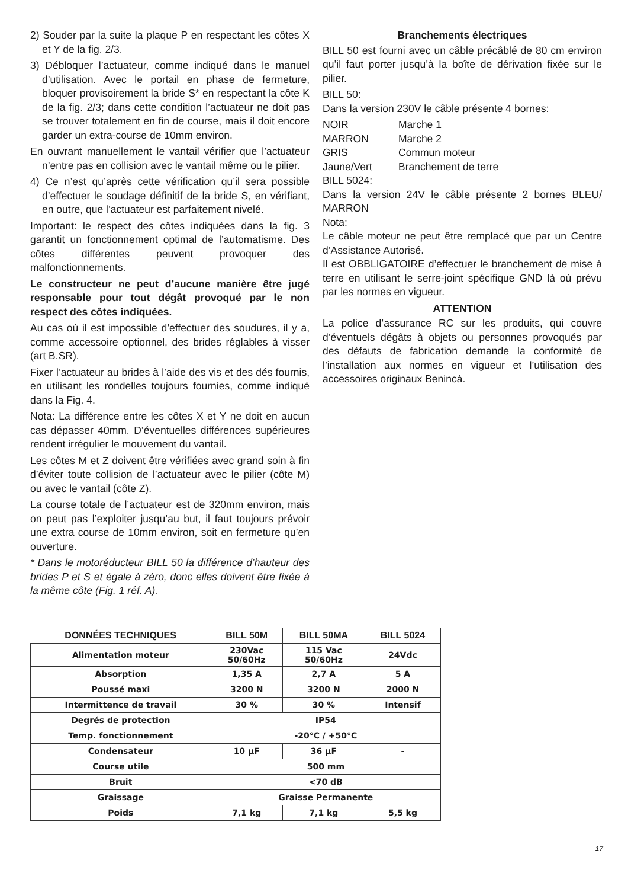2) Souder par la suite la plaque P en respectant les côtes X et Y de la fig. 2/3.
3) Débloquer l’actuateur, comme indiqué dans le manuel d’utilisation. Avec le portail en phase de fermeture, bloquer provisoirement la bride S* en respectant la côte K de la fig. 2/3; dans cette condition l’actuateur ne doit pas se trouver totalement en fin de course, mais il doit encore garder un extra-course de 10mm environ.
En ouvrant manuellement le vantail vérifier que l’actuateur n’entre pas en collision avec le vantail même ou le pilier.
4) Ce n’est qu’après cette vérification qu’il sera possible d’effectuer le soudage définitif de la bride S, en vérifiant, en outre, que l’actuateur est parfaitement nivelé.
Important: le respect des côtes indiquées dans la fig. 3 garantit un fonctionnement optimal de l’automatisme. Des côtes différentes peuvent provoquer des malfonctionnements.
Le constructeur ne peut d’aucune manière être jugé responsable pour tout dégât provoqué par le non respect des côtes indiquées.
Au cas où il est impossible d’effectuer des soudures, il y a, comme accessoire optionnel, des brides réglables à visser (art B.SR).
Fixer l’actuateur au brides à l’aide des vis et des dés fournis, en utilisant les rondelles toujours fournies, comme indiqué dans la Fig. 4.
Nota: La différence entre les côtes X et Y ne doit en aucun cas dépasser 40mm. D’éventuelles différences supérieures rendent irrégulier le mouvement du vantail.
Les côtes M et Z doivent être vérifiées avec grand soin à fin d’éviter toute collision de l’actuateur avec le pilier (côte M) ou avec le vantail (côte Z).
La course totale de l’actuateur est de 320mm environ, mais on peut pas l’exploiter jusqu’au but, il faut toujours prévoir une extra course de 10mm environ, soit en fermeture qu’en ouverture.
* Dans le motoréducteur BILL 50 la différence d’hauteur des brides P et S et égale à zéro, donc elles doivent être fixée à la même côte (Fig. 1 réf. A).
Branchements électriques
BILL 50 est fourni avec un câble précâblé de 80 cm environ qu’il faut porter jusqu’à la boîte de dérivation fixée sur le pilier.
BILL 50:
Dans la version 230V le câble présente 4 bornes:
NOIR Marche 1 MARRON Marche 2 GRIS Commun moteur Jaune/Vert Branchement de terre
BILL 5024:
Dans la version 24V le câble présente 2 bornes BLEU/ MARRON
Nota:
Le câble moteur ne peut être remplacé que par un Centre d’Assistance Autorisé.
Il est OBBLIGATOIRE d’effectuer le branchement de mise à terre en utilisant le serre-joint spécifique GND là où prévu par les normes en vigueur.
ATTENTION
La police d’assurance RC sur les produits, qui couvre d’éventuels dégâts à objets ou personnes provoqués par des défauts de fabrication demande la conformité de l’installation aux normes en vigueur et l’utilisation des accessoires originaux Benincà.
| DONNÉES TECHNIQUES | BILL 50M | BILL 50MA | BILL 5024 |
| --- | --- | --- | --- |
| Alimentation moteur | 230Vac 50/60Hz | 115 Vac 50/60Hz | 24Vdc |
| Absorption | 1,35 A | 2,7 A | 5 A |
| Poussé maxi | 3200 N | 3200 N | 2000 N |
| Intermittence de travail | 30 % | 30 % | Intensif |
| Degrés de protection | IP54 | | |
| Temp. fonctionnement | -20°C / +50°C | | |
| Condensateur | 10 µF | 36 µF | - |
| Course utile | 500 mm | | |
| Bruit | <70 dB | | |
| Graissage | Graisse Permanente | | |
| Poids | 7,1 kg | 7,1 kg | 5,5 kg |
17